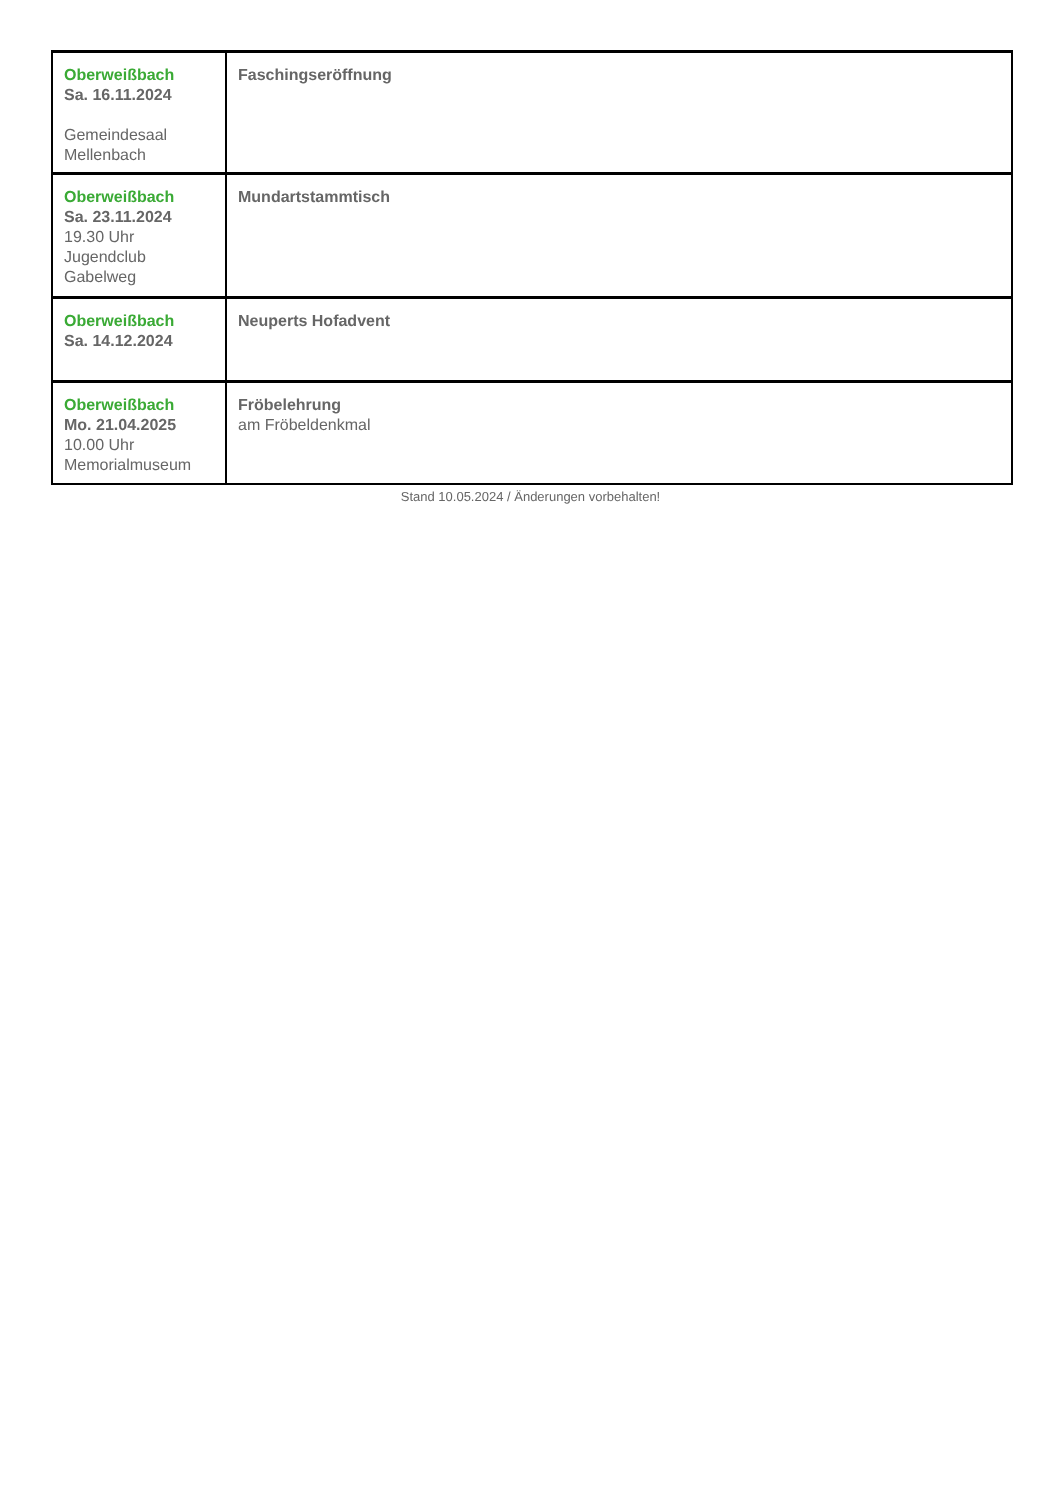| Oberweißbach Sa. 16.11.2024 Gemeindesaal Mellenbach | Faschingseröffnung |
| Oberweißbach Sa. 23.11.2024 19.30 Uhr Jugendclub Gabelweg | Mundartstammtisch |
| Oberweißbach Sa. 14.12.2024 | Neuperts Hofadvent |
| Oberweißbach Mo. 21.04.2025 10.00 Uhr Memorialmuseum | Fröbelehrung am Fröbeldenkmal |
Stand 10.05.2024 / Änderungen vorbehalten!